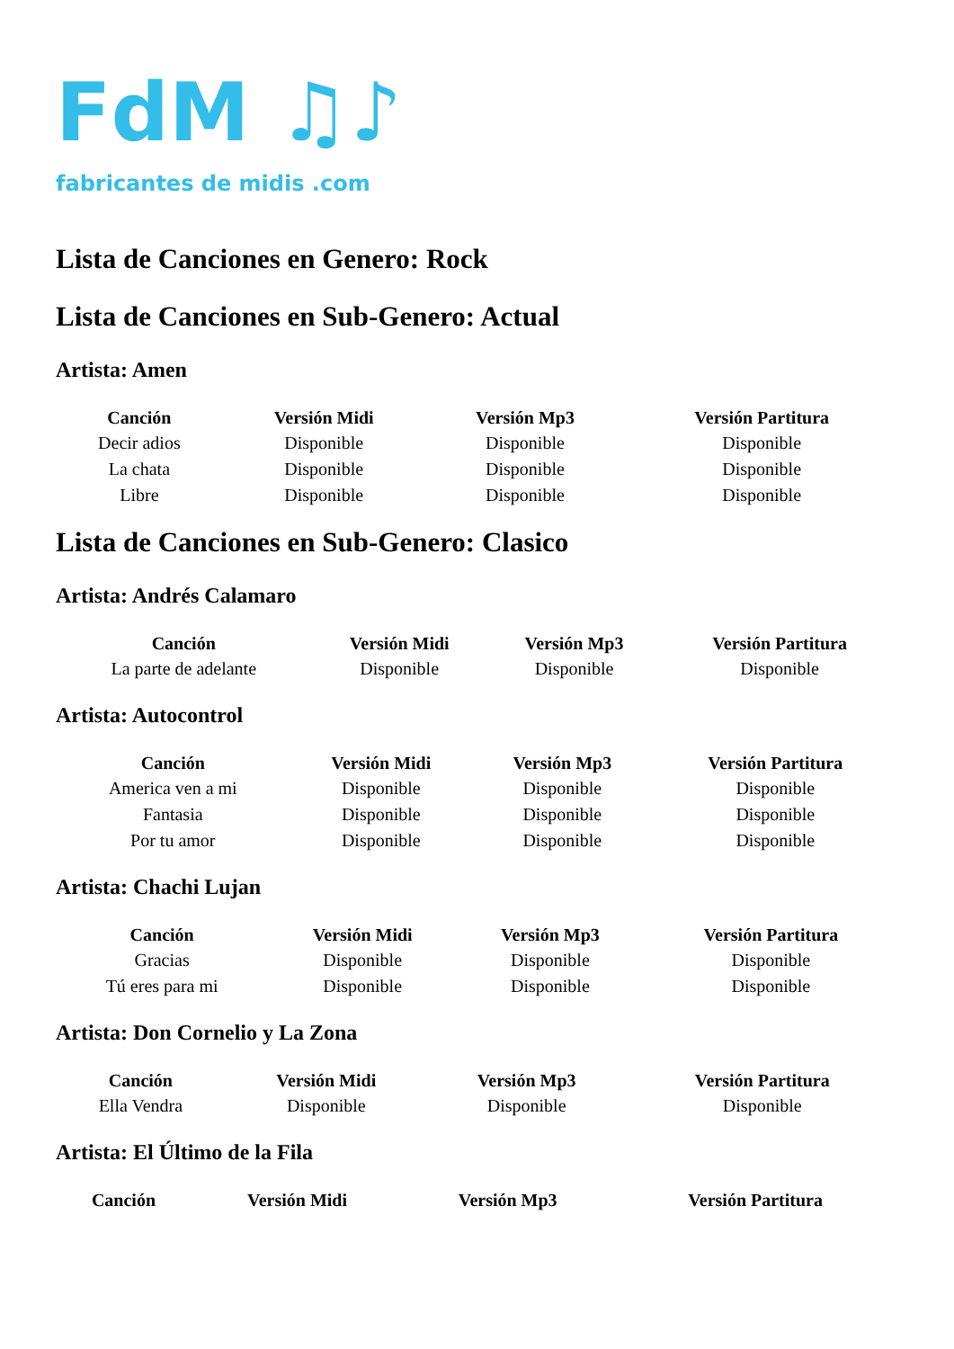FdM ♫♪
fabricantes de midis .com
Lista de Canciones en Genero: Rock
Lista de Canciones en Sub-Genero: Actual
Artista: Amen
| Canción | Versión Midi | Versión Mp3 | Versión Partitura |
| --- | --- | --- | --- |
| Decir adios | Disponible | Disponible | Disponible |
| La chata | Disponible | Disponible | Disponible |
| Libre | Disponible | Disponible | Disponible |
Lista de Canciones en Sub-Genero: Clasico
Artista: Andrés Calamaro
| Canción | Versión Midi | Versión Mp3 | Versión Partitura |
| --- | --- | --- | --- |
| La parte de adelante | Disponible | Disponible | Disponible |
Artista: Autocontrol
| Canción | Versión Midi | Versión Mp3 | Versión Partitura |
| --- | --- | --- | --- |
| America ven a mi | Disponible | Disponible | Disponible |
| Fantasia | Disponible | Disponible | Disponible |
| Por tu amor | Disponible | Disponible | Disponible |
Artista: Chachi Lujan
| Canción | Versión Midi | Versión Mp3 | Versión Partitura |
| --- | --- | --- | --- |
| Gracias | Disponible | Disponible | Disponible |
| Tú eres para mi | Disponible | Disponible | Disponible |
Artista: Don Cornelio y La Zona
| Canción | Versión Midi | Versión Mp3 | Versión Partitura |
| --- | --- | --- | --- |
| Ella Vendra | Disponible | Disponible | Disponible |
Artista: El Último de la Fila
| Canción | Versión Midi | Versión Mp3 | Versión Partitura |
| --- | --- | --- | --- |